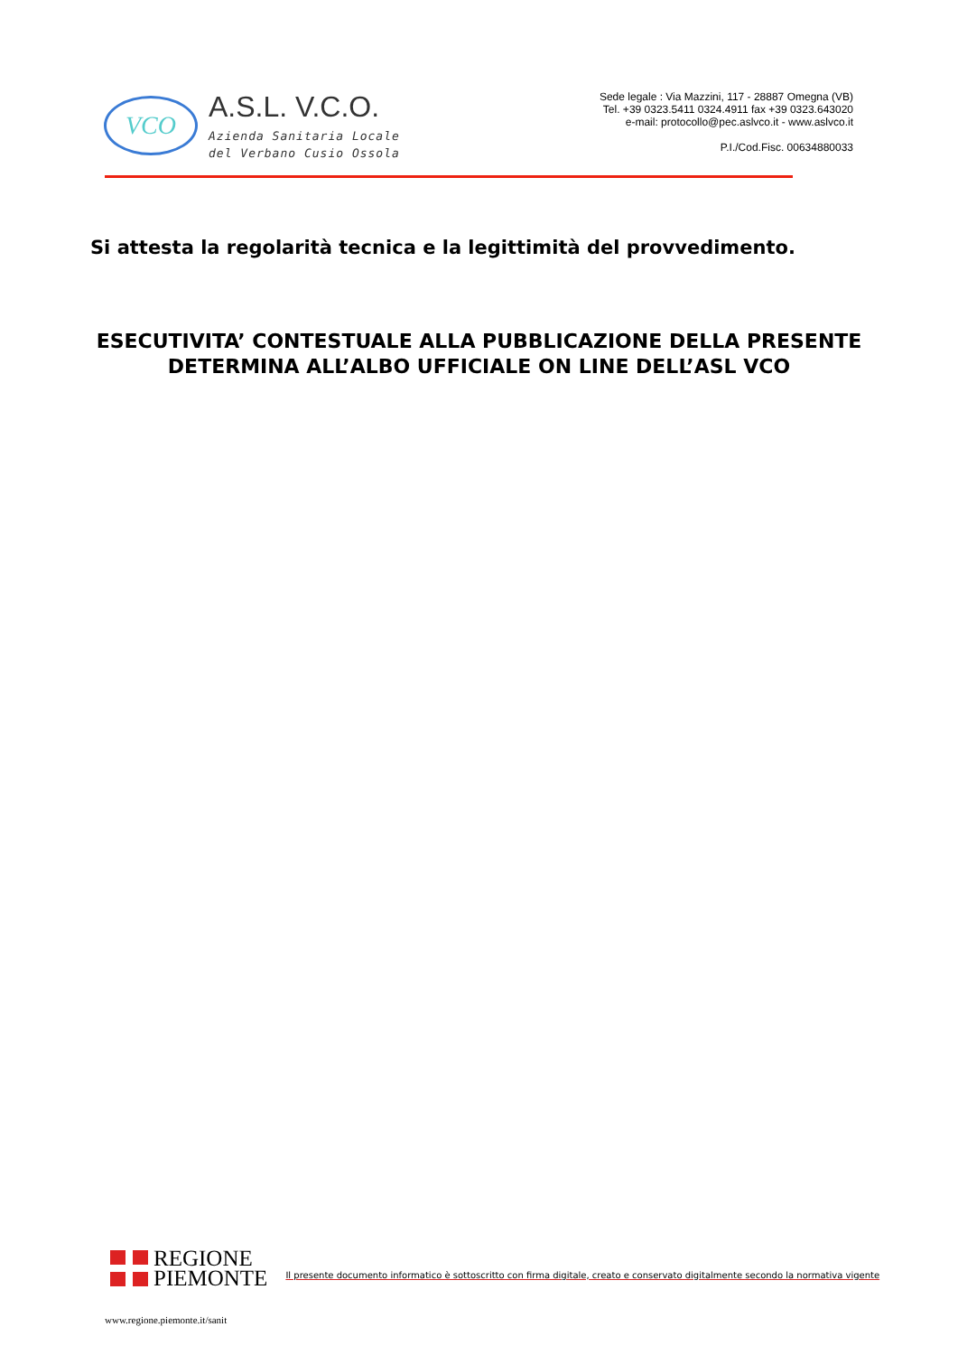VCO
A.S.L. V.C.O.
Azienda Sanitaria Locale
del Verbano Cusio Ossola
Sede legale : Via Mazzini, 117 - 28887 Omegna (VB)
Tel. +39 0323.5411 0324.4911 fax +39 0323.643020
e-mail: protocollo@pec.aslvco.it - www.aslvco.it
P.I./Cod.Fisc. 00634880033
Si attesta la regolarità tecnica e la legittimità del provvedimento.
ESECUTIVITA’ CONTESTUALE ALLA PUBBLICAZIONE DELLA PRESENTE
DETERMINA ALL’ALBO UFFICIALE ON LINE DELL’ASL VCO
REGIONE
PIEMONTE
Il presente documento informatico è sottoscritto con firma digitale, creato e conservato digitalmente secondo la normativa vigente
www.regione.piemonte.it/sanit